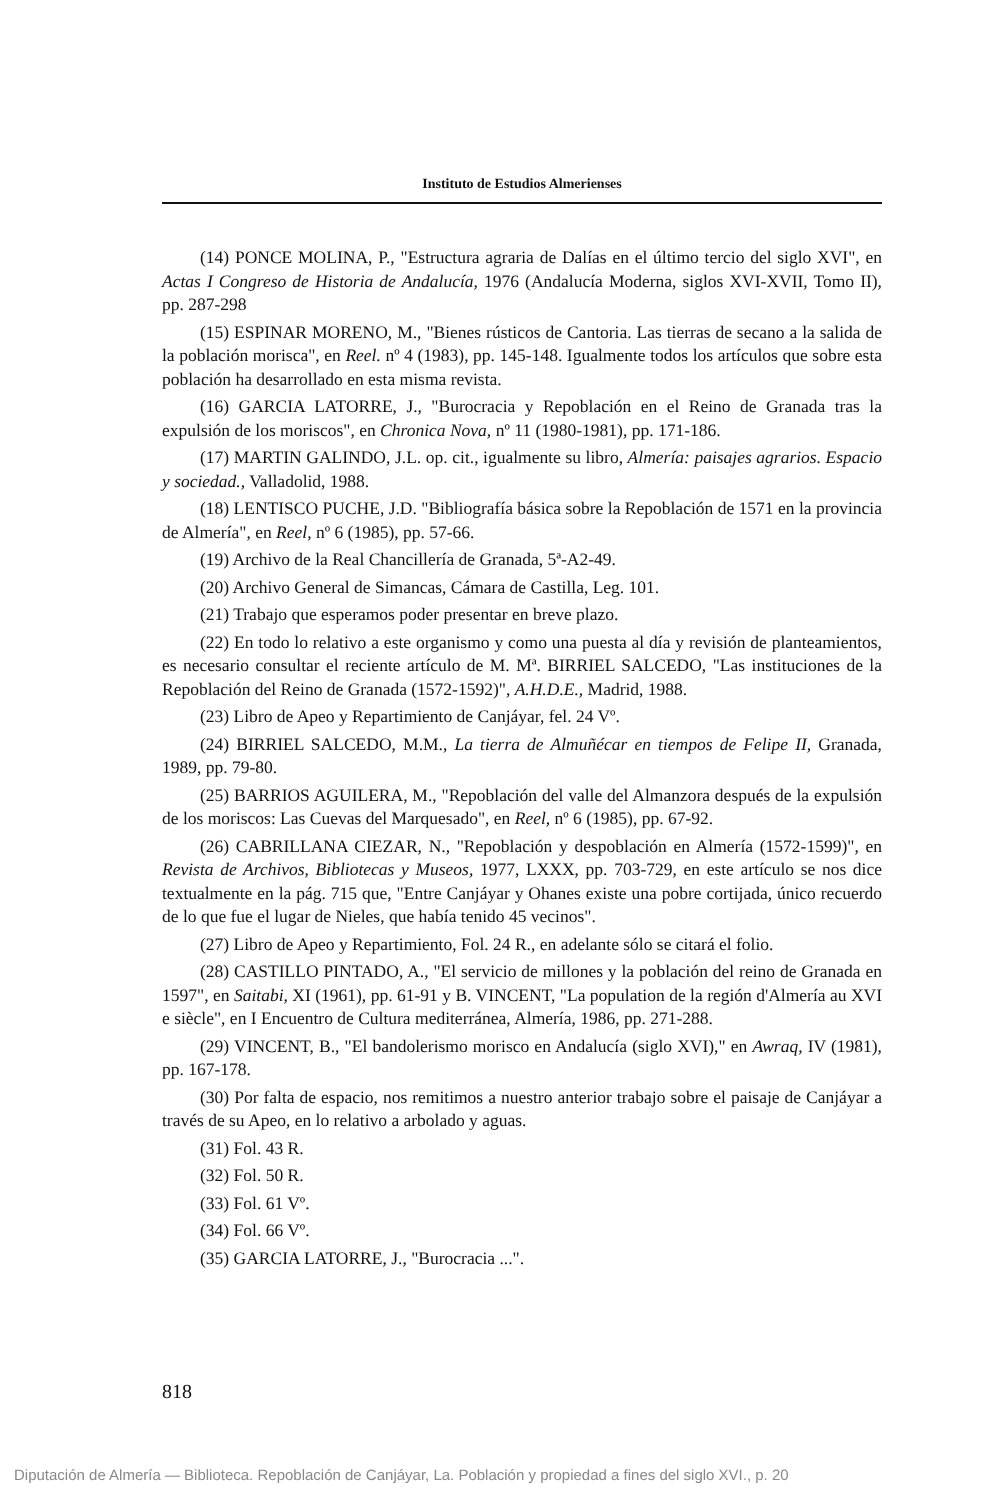Instituto de Estudios Almerienses
(14) PONCE MOLINA, P., "Estructura agraria de Dalías en el último tercio del siglo XVI", en Actas I Congreso de Historia de Andalucía, 1976 (Andalucía Moderna, siglos XVI-XVII, Tomo II), pp. 287-298
(15) ESPINAR MORENO, M., "Bienes rústicos de Cantoria. Las tierras de secano a la salida de la población morisca", en Reel. nº 4 (1983), pp. 145-148. Igualmente todos los artículos que sobre esta población ha desarrollado en esta misma revista.
(16) GARCIA LATORRE, J., "Burocracia y Repoblación en el Reino de Granada tras la expulsión de los moriscos", en Chronica Nova, nº 11 (1980-1981), pp. 171-186.
(17) MARTIN GALINDO, J.L. op. cit., igualmente su libro, Almería: paisajes agrarios. Espacio y sociedad., Valladolid, 1988.
(18) LENTISCO PUCHE, J.D. "Bibliografía básica sobre la Repoblación de 1571 en la provincia de Almería", en Reel, nº 6 (1985), pp. 57-66.
(19) Archivo de la Real Chancillería de Granada, 5ª-A2-49.
(20) Archivo General de Simancas, Cámara de Castilla, Leg. 101.
(21) Trabajo que esperamos poder presentar en breve plazo.
(22) En todo lo relativo a este organismo y como una puesta al día y revisión de planteamientos, es necesario consultar el reciente artículo de M. Mª. BIRRIEL SALCEDO, "Las instituciones de la Repoblación del Reino de Granada (1572-1592)", A.H.D.E., Madrid, 1988.
(23) Libro de Apeo y Repartimiento de Canjáyar, fel. 24 Vº.
(24) BIRRIEL SALCEDO, M.M., La tierra de Almuñécar en tiempos de Felipe II, Granada, 1989, pp. 79-80.
(25) BARRIOS AGUILERA, M., "Repoblación del valle del Almanzora después de la expulsión de los moriscos: Las Cuevas del Marquesado", en Reel, nº 6 (1985), pp. 67-92.
(26) CABRILLANA CIEZAR, N., "Repoblación y despoblación en Almería (1572-1599)", en Revista de Archivos, Bibliotecas y Museos, 1977, LXXX, pp. 703-729, en este artículo se nos dice textualmente en la pág. 715 que, "Entre Canjáyar y Ohanes existe una pobre cortijada, único recuerdo de lo que fue el lugar de Nieles, que había tenido 45 vecinos".
(27) Libro de Apeo y Repartimiento, Fol. 24 R., en adelante sólo se citará el folio.
(28) CASTILLO PINTADO, A., "El servicio de millones y la población del reino de Granada en 1597", en Saitabi, XI (1961), pp. 61-91 y B. VINCENT, "La population de la región d'Almería au XVI e siècle", en I Encuentro de Cultura mediterránea, Almería, 1986, pp. 271-288.
(29) VINCENT, B., "El bandolerismo morisco en Andalucía (siglo XVI)," en Awraq, IV (1981), pp. 167-178.
(30) Por falta de espacio, nos remitimos a nuestro anterior trabajo sobre el paisaje de Canjáyar a través de su Apeo, en lo relativo a arbolado y aguas.
(31) Fol. 43 R.
(32) Fol. 50 R.
(33) Fol. 61 Vº.
(34) Fol. 66 Vº.
(35) GARCIA LATORRE, J., "Burocracia ...".
818
Diputación de Almería — Biblioteca. Repoblación de Canjáyar, La. Población y propiedad a fines del siglo XVI., p. 20